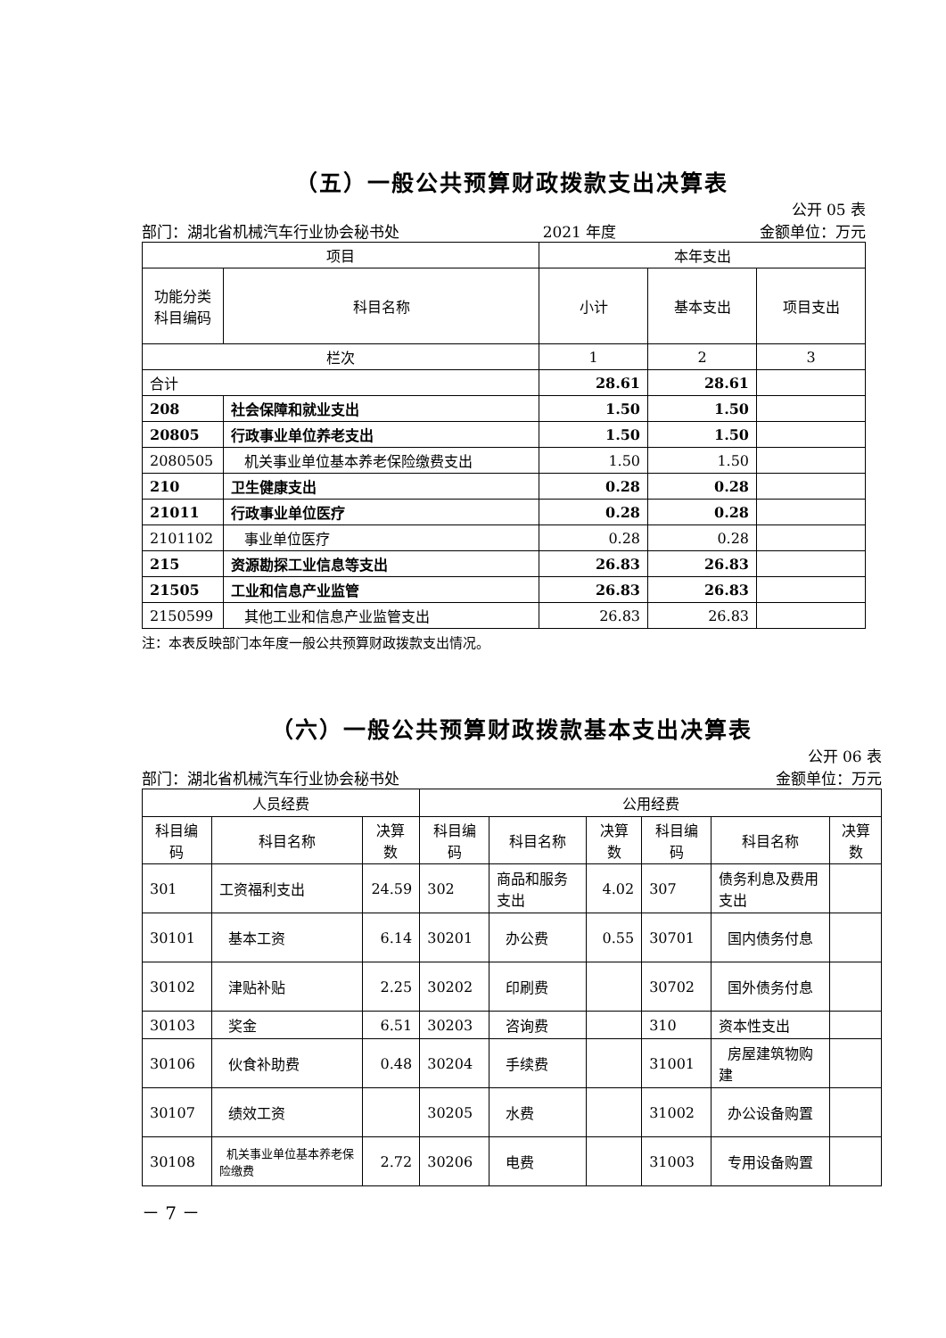（五）一般公共预算财政拨款支出决算表
公开 05 表
部门：湖北省机械汽车行业协会秘书处 2021 年度 金额单位：万元
| 项目 | | 本年支出 | | |
| --- | --- | --- | --- | --- |
| 功能分类科目编码 | 科目名称 | 小计 | 基本支出 | 项目支出 |
| 栏次 | | 1 | 2 | 3 |
| 合计 | | 28.61 | 28.61 | |
| 208 | 社会保障和就业支出 | 1.50 | 1.50 | |
| 20805 | 行政事业单位养老支出 | 1.50 | 1.50 | |
| 2080505 | 机关事业单位基本养老保险缴费支出 | 1.50 | 1.50 | |
| 210 | 卫生健康支出 | 0.28 | 0.28 | |
| 21011 | 行政事业单位医疗 | 0.28 | 0.28 | |
| 2101102 | 事业单位医疗 | 0.28 | 0.28 | |
| 215 | 资源勘探工业信息等支出 | 26.83 | 26.83 | |
| 21505 | 工业和信息产业监管 | 26.83 | 26.83 | |
| 2150599 | 其他工业和信息产业监管支出 | 26.83 | 26.83 | |
注：本表反映部门本年度一般公共预算财政拨款支出情况。
（六）一般公共预算财政拨款基本支出决算表
公开 06 表
部门：湖北省机械汽车行业协会秘书处 金额单位：万元
| 人员经费 | | | 公用经费 | | | | | |
| --- | --- | --- | --- | --- | --- | --- | --- | --- |
| 科目编码 | 科目名称 | 决算数 | 科目编码 | 科目名称 | 决算数 | 科目编码 | 科目名称 | 决算数 |
| 301 | 工资福利支出 | 24.59 | 302 | 商品和服务支出 | 4.02 | 307 | 债务利息及费用支出 | |
| 30101 | 基本工资 | 6.14 | 30201 | 办公费 | 0.55 | 30701 | 国内债务付息 | |
| 30102 | 津贴补贴 | 2.25 | 30202 | 印刷费 | | 30702 | 国外债务付息 | |
| 30103 | 奖金 | 6.51 | 30203 | 咨询费 | | 310 | 资本性支出 | |
| 30106 | 伙食补助费 | 0.48 | 30204 | 手续费 | | 31001 | 房屋建筑物购建 | |
| 30107 | 绩效工资 | | 30205 | 水费 | | 31002 | 办公设备购置 | |
| 30108 | 机关事业单位基本养老保险缴费 | 2.72 | 30206 | 电费 | | 31003 | 专用设备购置 | |
－ 7 －